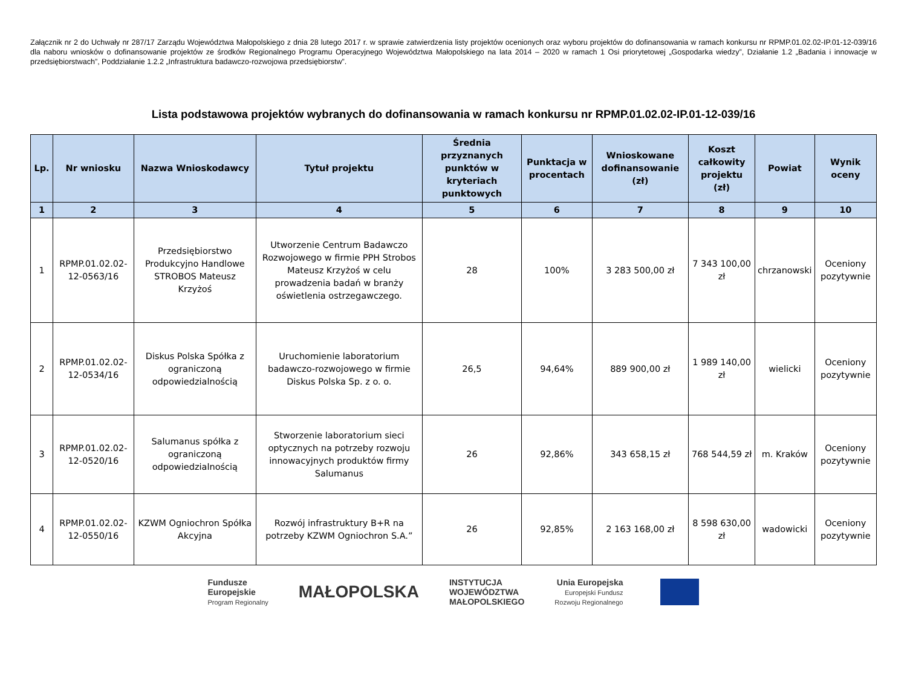Załącznik nr 2 do Uchwały nr 287/17 Zarządu Województwa Małopolskiego z dnia 28 lutego 2017 r. w sprawie zatwierdzenia listy projektów ocenionych oraz wyboru projektów do dofinansowania w ramach konkursu nr RPMP.01.02.02-IP.01-12-039/16 dla naboru wniosków o dofinansowanie projektów ze środków Regionalnego Programu Operacyjnego Województwa Małopolskiego na lata 2014 – 2020 w ramach 1 Osi priorytetowej „Gospodarka wiedzy”, Działanie 1.2 „Badania i innowacje w przedsiębiorstwach”, Poddziałanie 1.2.2 „Infrastruktura badawczo-rozwojowa przedsiębiorstw”.
Lista podstawowa projektów wybranych do dofinansowania w ramach konkursu nr RPMP.01.02.02-IP.01-12-039/16
| Lp. | Nr wniosku | Nazwa Wnioskodawcy | Tytuł projektu | Średnia przyznanych punktów w kryteriach punktowych | Punktacja w procentach | Wnioskowane dofinansowanie (zł) | Koszt całkowity projektu (zł) | Powiat | Wynik oceny |
| --- | --- | --- | --- | --- | --- | --- | --- | --- | --- |
| 1 | 2 | 3 | 4 | 5 | 6 | 7 | 8 | 9 | 10 |
| 1 | RPMP.01.02.02-12-0563/16 | Przedsiębiorstwo Produkcyjno Handlowe STROBOS Mateusz Krzyżoś | Utworzenie Centrum Badawczo Rozwojowego w firmie PPH Strobos Mateusz Krzyżoś w celu prowadzenia badań w branży oświetlenia ostrzegawczego. | 28 | 100% | 3 283 500,00 zł | 7 343 100,00 zł | chrzanowski | Oceniony pozytywnie |
| 2 | RPMP.01.02.02-12-0534/16 | Diskus Polska Spółka z ograniczoną odpowiedzialnością | Uruchomienie laboratorium badawczo-rozwojowego w firmie Diskus Polska Sp. z o. o. | 26,5 | 94,64% | 889 900,00 zł | 1 989 140,00 zł | wielicki | Oceniony pozytywnie |
| 3 | RPMP.01.02.02-12-0520/16 | Salumanus spółka z ograniczoną odpowiedzialnością | Stworzenie laboratorium sieci optycznych na potrzeby rozwoju innowacyjnych produktów firmy Salumanus | 26 | 92,86% | 343 658,15 zł | 768 544,59 zł | m. Kraków | Oceniony pozytywnie |
| 4 | RPMP.01.02.02-12-0550/16 | KZWM Ogniochron Spółka Akcyjna | Rozwój infrastruktury B+R na potrzeby KZWM Ogniochron S.A.” | 26 | 92,85% | 2 163 168,00 zł | 8 598 630,00 zł | wadowicki | Oceniony pozytywnie |
Fundusze
Europejskie
Program Regionalny
MAŁOPOLSKA
INSTYTUCJA
WOJEWÓDZTWA
MAŁOPOLSKIEGO
Unia Europejska
Europejski Fundusz
Rozwoju Regionalnego